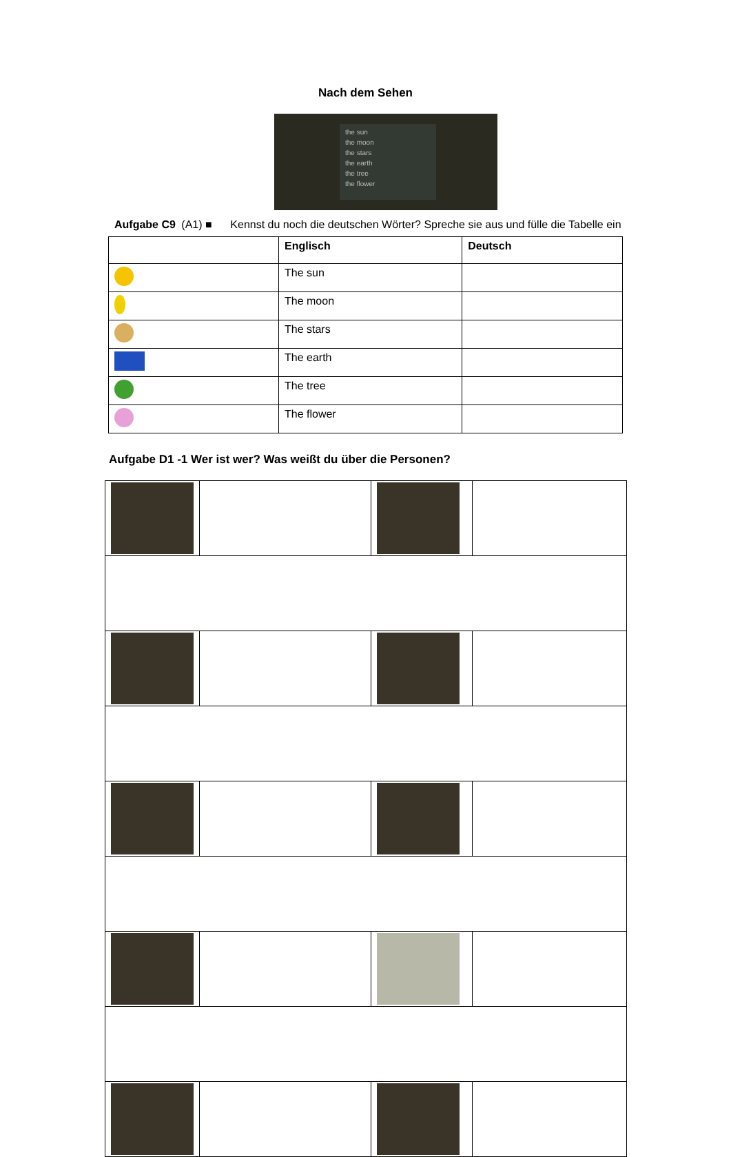Nach dem Sehen
the sun
the moon
the stars
the earth
the tree
the flower
Aufgabe C9 (A1) ■ Kennst du noch die deutschen Wörter? Spreche sie aus und fülle die Tabelle ein
| | Englisch | Deutsch |
| --- | --- | --- |
| | The sun | |
| | The moon | |
| | The stars | |
| | The earth | |
| | The tree | |
| | The flower | |
Aufgabe D1 -1 Wer ist wer? Was weißt du über die Personen?